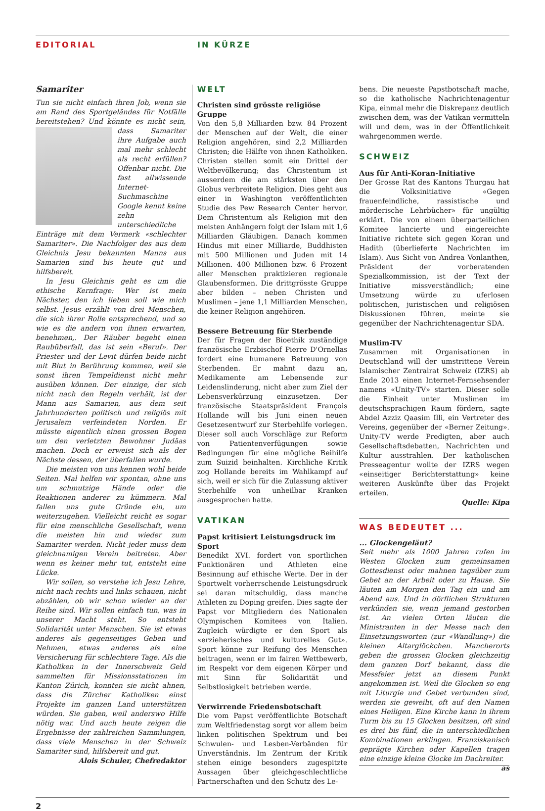EDITORIAL IN KÜRZE
Samariter
Tun sie nicht einfach ihren Job, wenn sie am Rand des Sportgeländes für Notfälle bereitstehen? Und könnte es nicht sein, dass Samariter ihre Aufgabe auch mal mehr schlecht als recht erfüllen? Offenbar nicht. Die fast allwissende Internet-Suchmaschine Google kennt keine zehn unterschiedliche Einträge mit dem Vermerk «schlechter Samariter». Die Nachfolger des aus dem Gleichnis Jesu bekannten Manns aus Samarien sind bis heute gut und hilfsbereit.
In Jesu Gleichnis geht es um die ethische Kernfrage: Wer ist mein Nächster, den ich lieben soll wie mich selbst. Jesus erzählt von drei Menschen, die sich ihrer Rolle entsprechend, und so wie es die andern von ihnen erwarten, benehmen,. Der Räuber begeht einen Raubüberfall, das ist sein «Beruf». Der Priester und der Levit dürfen beide nicht mit Blut in Berührung kommen, weil sie sonst ihren Tempeldienst nicht mehr ausüben können. Der einzige, der sich nicht nach den Regeln verhält, ist der Mann aus Samarien, aus dem seit Jahrhunderten politisch und religiös mit Jerusalem verfeindeten Norden. Er müsste eigentlich einen grossen Bogen um den verletzten Bewohner Judäas machen. Doch er erweist sich als der Nächste dessen, der überfallen wurde.
Die meisten von uns kennen wohl beide Seiten. Mal helfen wir spontan, ohne uns um schmutzige Hände oder die Reaktionen anderer zu kümmern. Mal fallen uns gute Gründe ein, um weiterzugehen. Vielleicht reicht es sogar für eine menschliche Gesellschaft, wenn die meisten hin und wieder zum Samariter werden. Nicht jeder muss dem gleichnamigen Verein beitreten. Aber wenn es keiner mehr tut, entsteht eine Lücke.
Wir sollen, so verstehe ich Jesu Lehre, nicht nach rechts und links schauen, nicht abzählen, ob wir schon wieder an der Reihe sind. Wir sollen einfach tun, was in unserer Macht steht. So entsteht Solidarität unter Menschen. Sie ist etwas anderes als gegenseitiges Geben und Nehmen, etwas anderes als eine Versicherung für schlechtere Tage. Als die Katholiken in der Innerschweiz Geld sammelten für Missionsstationen im Kanton Zürich, konnten sie nicht ahnen, dass die Zürcher Katholiken einst Projekte im ganzen Land unterstützen würden. Sie gaben, weil anderswo Hilfe nötig war. Und auch heute zeigen die Ergebnisse der zahlreichen Sammlungen, dass viele Menschen in der Schweiz Samariter sind, hilfsbereit und gut.
Alois Schuler, Chefredaktor
WELT
Christen sind grösste religiöse Gruppe
Von den 5,8 Milliarden bzw. 84 Prozent der Menschen auf der Welt, die einer Religion angehören, sind 2,2 Milliarden Christen; die Hälfte von ihnen Katholiken. Christen stellen somit ein Drittel der Weltbevölkerung; das Christentum ist ausserdem die am stärksten über den Globus verbreitete Religion. Dies geht aus einer in Washington veröffentlichten Studie des Pew Research Center hervor. Dem Christentum als Religion mit den meisten Anhängern folgt der Islam mit 1,6 Milliarden Gläubigen. Danach kommen Hindus mit einer Milliarde, Buddhisten mit 500 Millionen und Juden mit 14 Millionen. 400 Millionen bzw. 6 Prozent aller Menschen praktizieren regionale Glaubensformen. Die drittgrösste Gruppe aber bilden – neben Christen und Muslimen – jene 1,1 Milliarden Menschen, die keiner Religion angehören.
Bessere Betreuung für Sterbende
Der für Fragen der Bioethik zuständige französische Erzbischof Pierre D'Ornellas fordert eine humanere Betreuung von Sterbenden. Er mahnt dazu an, Medikamente am Lebensende zur Leidenslinderung, nicht aber zum Ziel der Lebensverkürzung einzusetzen. Der französische Staatspräsident François Hollande will bis Juni einen neuen Gesetzesentwurf zur Sterbehilfe vorlegen. Dieser soll auch Vorschläge zur Reform von Patientenverfügungen sowie Bedingungen für eine mögliche Beihilfe zum Suizid beinhalten. Kirchliche Kritik zog Hollande bereits im Wahlkampf auf sich, weil er sich für die Zulassung aktiver Sterbehilfe von unheilbar Kranken ausgesprochen hatte.
VATIKAN
Papst kritisiert Leistungsdruck im Sport
Benedikt XVI. fordert von sportlichen Funktionären und Athleten eine Besinnung auf ethische Werte. Der in der Sportwelt vorherrschende Leistungsdruck sei daran mitschuldig, dass manche Athleten zu Doping greifen. Dies sagte der Papst vor Mitgliedern des Nationalen Olympischen Komitees von Italien. Zugleich würdigte er den Sport als «erzieherisches und kulturelles Gut». Sport könne zur Reifung des Menschen beitragen, wenn er im fairen Wettbewerb, im Respekt vor dem eigenen Körper und mit Sinn für Solidarität und Selbstlosigkeit betrieben werde.
Verwirrende Friedensbotschaft
Die vom Papst veröffentlichte Botschaft zum Weltfriedenstag sorgt vor allem beim linken politischen Spektrum und bei Schwulen- und Lesben-Verbänden für Unverständnis. Im Zentrum der Kritik stehen einige besonders zugespitzte Aussagen über gleichgeschlechtliche Partnerschaften und den Schutz des Le-
bens. Die neueste Papstbotschaft mache, so die katholische Nachrichtenagentur Kipa, einmal mehr die Diskrepanz deutlich zwischen dem, was der Vatikan vermitteln will und dem, was in der Öffentlichkeit wahrgenommen werde.
SCHWEIZ
Aus für Anti-Koran-Initiative
Der Grosse Rat des Kantons Thurgau hat die Volksinitiative «Gegen frauenfeindliche, rassistische und mörderische Lehrbücher» für ungültig erklärt. Die von einem überparteilichen Komitee lancierte und eingereichte Initiative richtete sich gegen Koran und Hadith (überlieferte Nachrichten im Islam). Aus Sicht von Andrea Vonlanthen, Präsident der vorberatenden Spezialkommission, ist der Text der Initiative missverständlich; eine Umsetzung würde zu uferlosen politischen, juristischen und religiösen Diskussionen führen, meinte sie gegenüber der Nachrichtenagentur SDA.
Muslim-TV
Zusammen mit Organisationen in Deutschland will der umstrittene Verein Islamischer Zentralrat Schweiz (IZRS) ab Ende 2013 einen Internet-Fernsehsender namens «Unity-TV» starten. Dieser solle die Einheit unter Muslimen im deutschsprachigen Raum fördern, sagte Abdel Azziz Qaasim Illi, ein Vertreter des Vereins, gegenüber der «Berner Zeitung». Unity-TV werde Predigten, aber auch Gesellschaftsdebatten, Nachrichten und Kultur ausstrahlen. Der katholischen Presseagentur wollte der IZRS wegen «einseitiger Berichterstattung» keine weiteren Auskünfte über das Projekt erteilen.
Quelle: Kipa
WAS BEDEUTET ...
... Glockengeläut?
Seit mehr als 1000 Jahren rufen im Westen Glocken zum gemeinsamen Gottesdienst oder mahnen tagsüber zum Gebet an der Arbeit oder zu Hause. Sie läuten am Morgen den Tag ein und am Abend aus. Und in dörflichen Strukturen verkünden sie, wenn jemand gestorben ist. An vielen Orten läuten die Ministranten in der Messe nach den Einsetzungsworten (zur «Wandlung») die kleinen Altarglöckchen. Mancherorts geben die grossen Glocken gleichzeitig dem ganzen Dorf bekannt, dass die Messfeier jetzt an diesem Punkt angekommen ist. Weil die Glocken so eng mit Liturgie und Gebet verbunden sind, werden sie geweiht, oft auf den Namen eines Heiligen. Eine Kirche kann in ihrem Turm bis zu 15 Glocken besitzen, oft sind es drei bis fünf, die in unterschiedlichen Kombinationen erklingen. Franziskanisch geprägte Kirchen oder Kapellen tragen eine einzige kleine Glocke im Dachreiter. as
2